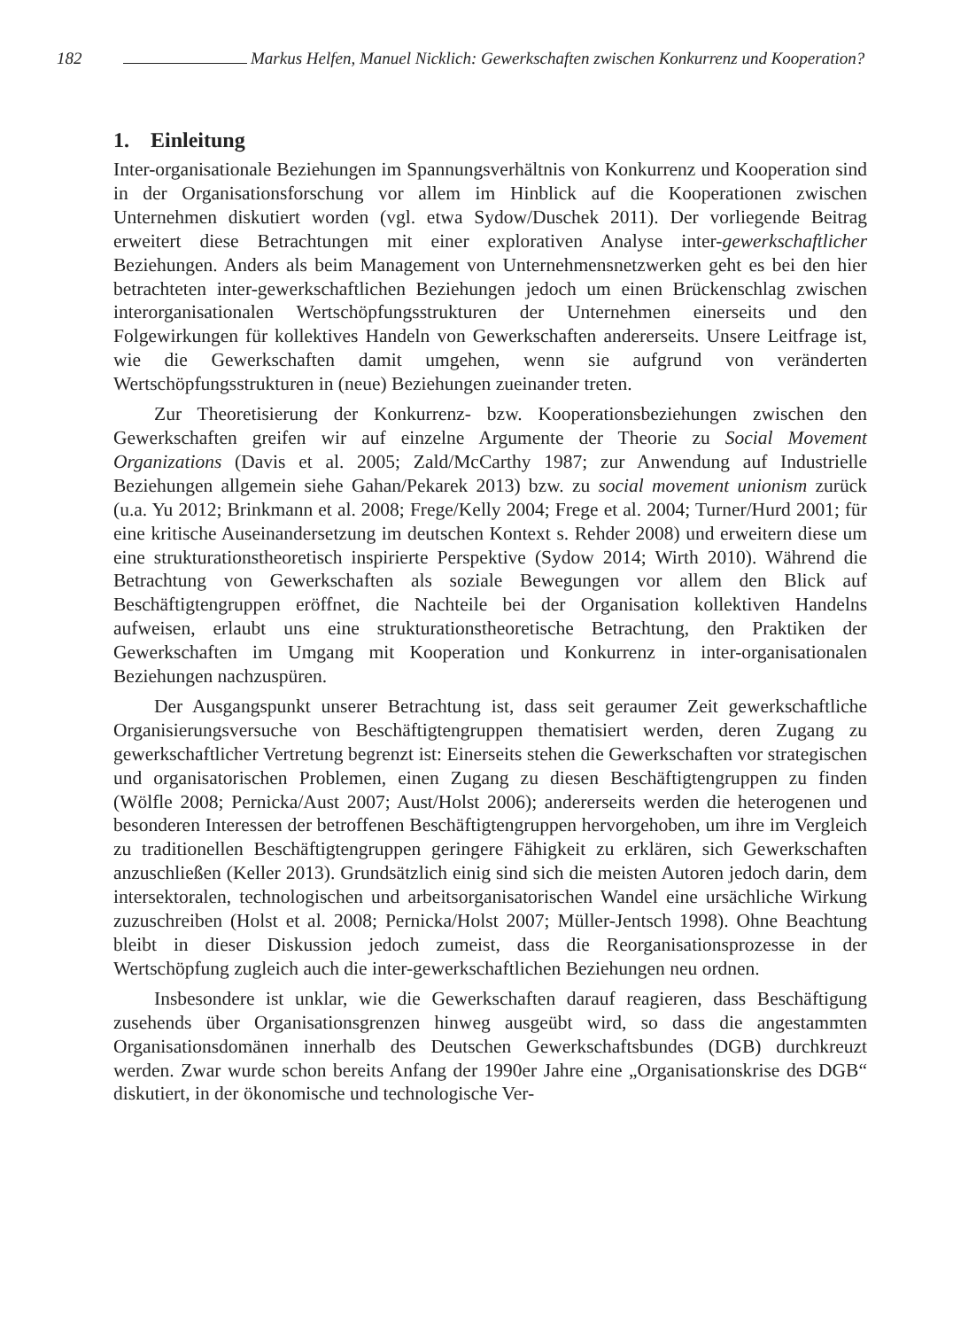182 Markus Helfen, Manuel Nicklich: Gewerkschaften zwischen Konkurrenz und Kooperation?
1. Einleitung
Inter-organisationale Beziehungen im Spannungsverhältnis von Konkurrenz und Kooperation sind in der Organisationsforschung vor allem im Hinblick auf die Kooperationen zwischen Unternehmen diskutiert worden (vgl. etwa Sydow/Duschek 2011). Der vorliegende Beitrag erweitert diese Betrachtungen mit einer explorativen Analyse inter-gewerkschaftlicher Beziehungen. Anders als beim Management von Unternehmensnetzwerken geht es bei den hier betrachteten inter-gewerkschaftlichen Beziehungen jedoch um einen Brückenschlag zwischen interorganisationalen Wertschöpfungsstrukturen der Unternehmen einerseits und den Folgewirkungen für kollektives Handeln von Gewerkschaften andererseits. Unsere Leitfrage ist, wie die Gewerkschaften damit umgehen, wenn sie aufgrund von veränderten Wertschöpfungsstrukturen in (neue) Beziehungen zueinander treten.
Zur Theoretisierung der Konkurrenz- bzw. Kooperationsbeziehungen zwischen den Gewerkschaften greifen wir auf einzelne Argumente der Theorie zu Social Movement Organizations (Davis et al. 2005; Zald/McCarthy 1987; zur Anwendung auf Industrielle Beziehungen allgemein siehe Gahan/Pekarek 2013) bzw. zu social movement unionism zurück (u.a. Yu 2012; Brinkmann et al. 2008; Frege/Kelly 2004; Frege et al. 2004; Turner/Hurd 2001; für eine kritische Auseinandersetzung im deutschen Kontext s. Rehder 2008) und erweitern diese um eine strukturationstheoretisch inspirierte Perspektive (Sydow 2014; Wirth 2010). Während die Betrachtung von Gewerkschaften als soziale Bewegungen vor allem den Blick auf Beschäftigtengruppen eröffnet, die Nachteile bei der Organisation kollektiven Handelns aufweisen, erlaubt uns eine strukturationstheoretische Betrachtung, den Praktiken der Gewerkschaften im Umgang mit Kooperation und Konkurrenz in inter-organisationalen Beziehungen nachzuspüren.
Der Ausgangspunkt unserer Betrachtung ist, dass seit geraumer Zeit gewerkschaftliche Organisierungsversuche von Beschäftigtengruppen thematisiert werden, deren Zugang zu gewerkschaftlicher Vertretung begrenzt ist: Einerseits stehen die Gewerkschaften vor strategischen und organisatorischen Problemen, einen Zugang zu diesen Beschäftigtengruppen zu finden (Wölfle 2008; Pernicka/Aust 2007; Aust/Holst 2006); andererseits werden die heterogenen und besonderen Interessen der betroffenen Beschäftigtengruppen hervorgehoben, um ihre im Vergleich zu traditionellen Beschäftigtengruppen geringere Fähigkeit zu erklären, sich Gewerkschaften anzuschließen (Keller 2013). Grundsätzlich einig sind sich die meisten Autoren jedoch darin, dem intersektoralen, technologischen und arbeitsorganisatorischen Wandel eine ursächliche Wirkung zuzuschreiben (Holst et al. 2008; Pernicka/Holst 2007; Müller-Jentsch 1998). Ohne Beachtung bleibt in dieser Diskussion jedoch zumeist, dass die Reorganisationsprozesse in der Wertschöpfung zugleich auch die inter-gewerkschaftlichen Beziehungen neu ordnen.
Insbesondere ist unklar, wie die Gewerkschaften darauf reagieren, dass Beschäftigung zusehends über Organisationsgrenzen hinweg ausgeübt wird, so dass die angestammten Organisationsdomänen innerhalb des Deutschen Gewerkschaftsbundes (DGB) durchkreuzt werden. Zwar wurde schon bereits Anfang der 1990er Jahre eine „Organisationskrise des DGB“ diskutiert, in der ökonomische und technologische Ver-